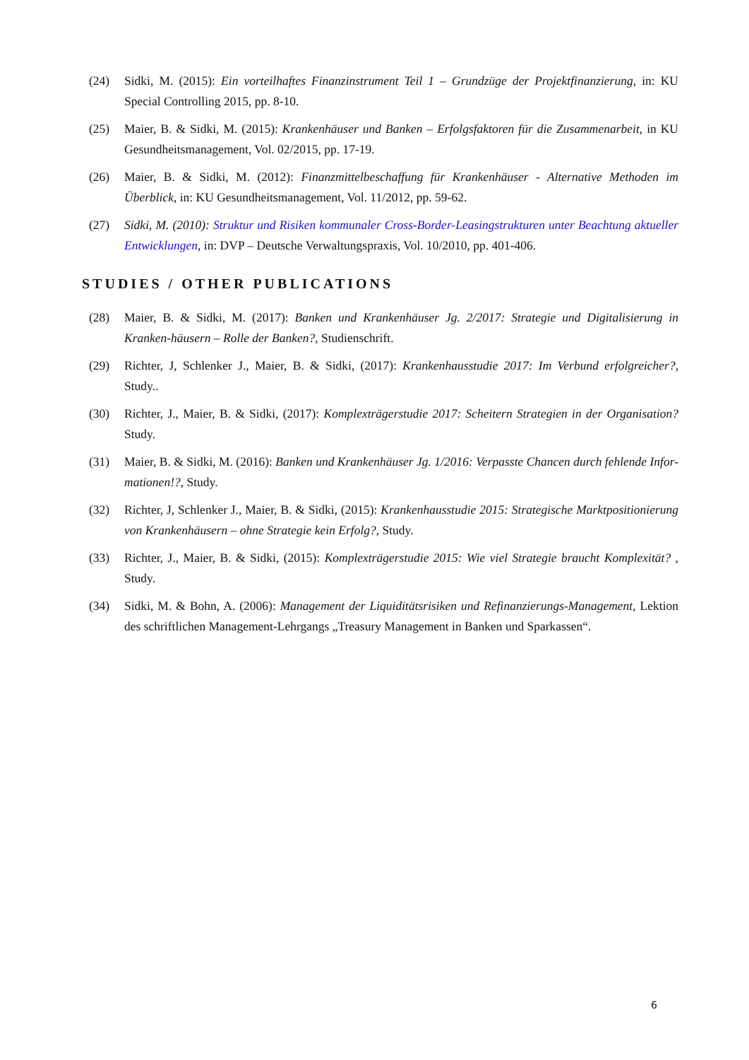(24) Sidki, M. (2015): Ein vorteilhaftes Finanzinstrument Teil 1 – Grundzüge der Projektfinanzierung, in: KU Special Controlling 2015, pp. 8-10.
(25) Maier, B. & Sidki, M. (2015): Krankenhäuser und Banken – Erfolgsfaktoren für die Zusammenarbeit, in KU Gesundheitsmanagement, Vol. 02/2015, pp. 17-19.
(26) Maier, B. & Sidki, M. (2012): Finanzmittelbeschaffung für Krankenhäuser - Alternative Methoden im Überblick, in: KU Gesundheitsmanagement, Vol. 11/2012, pp. 59-62.
(27) Sidki, M. (2010): Struktur und Risiken kommunaler Cross-Border-Leasingstrukturen unter Beachtung aktueller Entwicklungen, in: DVP – Deutsche Verwaltungspraxis, Vol. 10/2010, pp. 401-406.
STUDIES / OTHER PUBLICATIONS
(28) Maier, B. & Sidki, M. (2017): Banken und Krankenhäuser Jg. 2/2017: Strategie und Digitalisierung in Kranken-häusern – Rolle der Banken?, Studienschrift.
(29) Richter, J, Schlenker J., Maier, B. & Sidki, (2017): Krankenhausstudie 2017: Im Verbund erfolgreicher?, Study..
(30) Richter, J., Maier, B. & Sidki, (2017): Komplexträgerstudie 2017: Scheitern Strategien in der Organisation? Study.
(31) Maier, B. & Sidki, M. (2016): Banken und Krankenhäuser Jg. 1/2016: Verpasste Chancen durch fehlende Infor-mationen!?, Study.
(32) Richter, J, Schlenker J., Maier, B. & Sidki, (2015): Krankenhausstudie 2015: Strategische Marktpositionierung von Krankenhäusern – ohne Strategie kein Erfolg?, Study.
(33) Richter, J., Maier, B. & Sidki, (2015): Komplexträgerstudie 2015: Wie viel Strategie braucht Komplexität? , Study.
(34) Sidki, M. & Bohn, A. (2006): Management der Liquiditätsrisiken und Refinanzierungs-Management, Lektion des schriftlichen Management-Lehrgangs „Treasury Management in Banken und Sparkassen“.
6